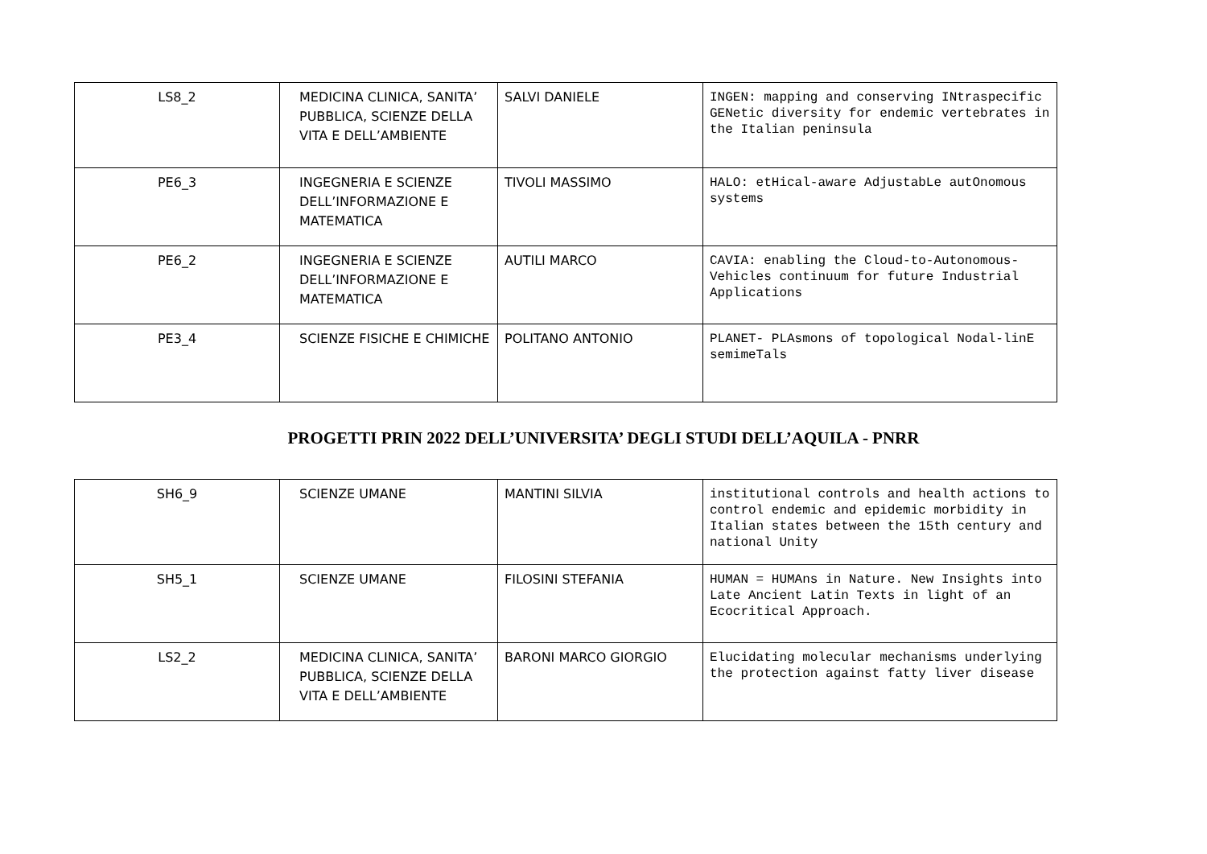| LS8_2 | MEDICINA CLINICA, SANITA’ PUBBLICA, SCIENZE DELLA VITA E DELL’AMBIENTE | SALVI DANIELE | INGEN: mapping and conserving INtraspecific GENetic diversity for endemic vertebrates in the Italian peninsula |
| PE6_3 | INGEGNERIA E SCIENZE DELL’INFORMAZIONE E MATEMATICA | TIVOLI MASSIMO | HALO: etHical-aware AdjustabLe autOnomous systems |
| PE6_2 | INGEGNERIA E SCIENZE DELL’INFORMAZIONE E MATEMATICA | AUTILI MARCO | CAVIA: enabling the Cloud-to-Autonomous-Vehicles continuum for future Industrial Applications |
| PE3_4 | SCIENZE FISICHE E CHIMICHE | POLITANO ANTONIO | PLANET- PLAsmons of topological Nodal-linE semimeTals |
PROGETTI PRIN 2022 DELL’UNIVERSITA’ DEGLI STUDI DELL’AQUILA - PNRR
| SH6_9 | SCIENZE UMANE | MANTINI SILVIA | institutional controls and health actions to control endemic and epidemic morbidity in Italian states between the 15th century and national Unity |
| SH5_1 | SCIENZE UMANE | FILOSINI STEFANIA | HUMAN = HUMAns in Nature. New Insights into Late Ancient Latin Texts in light of an Ecocritical Approach. |
| LS2_2 | MEDICINA CLINICA, SANITA’ PUBBLICA, SCIENZE DELLA VITA E DELL’AMBIENTE | BARONI MARCO GIORGIO | Elucidating molecular mechanisms underlying the protection against fatty liver disease |